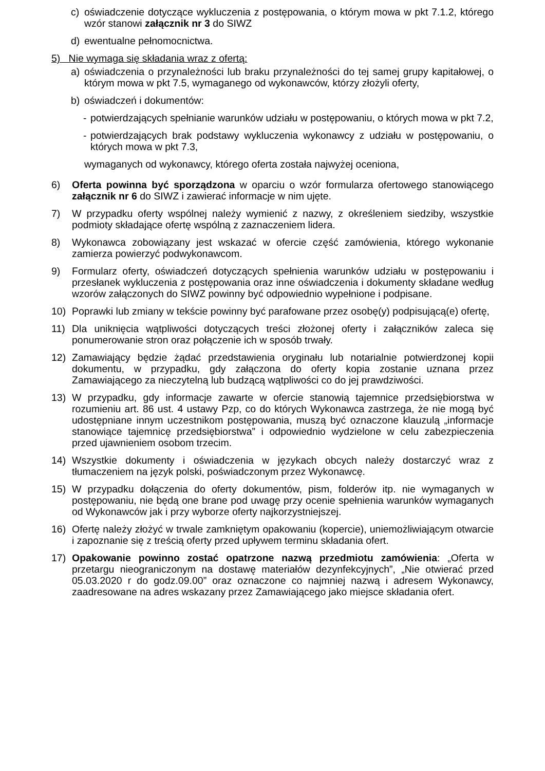c) oświadczenie dotyczące wykluczenia z postępowania, o którym mowa w pkt 7.1.2, którego wzór stanowi załącznik nr 3 do SIWZ
d) ewentualne pełnomocnictwa.
5) Nie wymaga się składania wraz z ofertą:
a) oświadczenia o przynależności lub braku przynależności do tej samej grupy kapitałowej, o którym mowa w pkt 7.5, wymaganego od wykonawców, którzy złożyli oferty,
b) oświadczeń i dokumentów:
- potwierdzających spełnianie warunków udziału w postępowaniu, o których mowa w pkt 7.2,
- potwierdzających brak podstawy wykluczenia wykonawcy z udziału w postępowaniu, o których mowa w pkt 7.3,
wymaganych od wykonawcy, którego oferta została najwyżej oceniona,
6) Oferta powinna być sporządzona w oparciu o wzór formularza ofertowego stanowiącego załącznik nr 6 do SIWZ i zawierać informacje w nim ujęte.
7) W przypadku oferty wspólnej należy wymienić z nazwy, z określeniem siedziby, wszystkie podmioty składające ofertę wspólną z zaznaczeniem lidera.
8) Wykonawca zobowiązany jest wskazać w ofercie część zamówienia, którego wykonanie zamierza powierzyć podwykonawcom.
9) Formularz oferty, oświadczeń dotyczących spełnienia warunków udziału w postępowaniu i przesłanek wykluczenia z postępowania oraz inne oświadczenia i dokumenty składane według wzorów załączonych do SIWZ powinny być odpowiednio wypełnione i podpisane.
10) Poprawki lub zmiany w tekście powinny być parafowane przez osobę(y) podpisującą(e) ofertę,
11) Dla uniknięcia wątpliwości dotyczących treści złożonej oferty i załączników zaleca się ponumerowanie stron oraz połączenie ich w sposób trwały.
12) Zamawiający będzie żądać przedstawienia oryginału lub notarialnie potwierdzonej kopii dokumentu, w przypadku, gdy załączona do oferty kopia zostanie uznana przez Zamawiającego za nieczytelną lub budzącą wątpliwości co do jej prawdziwości.
13) W przypadku, gdy informacje zawarte w ofercie stanowią tajemnice przedsiębiorstwa w rozumieniu art. 86 ust. 4 ustawy Pzp, co do których Wykonawca zastrzega, że nie mogą być udostępniane innym uczestnikom postępowania, muszą być oznaczone klauzulą „informacje stanowiące tajemnicę przedsiębiorstwa” i odpowiednio wydzielone w celu zabezpieczenia przed ujawnieniem osobom trzecim.
14) Wszystkie dokumenty i oświadczenia w językach obcych należy dostarczyć wraz z tłumaczeniem na język polski, poświadczonym przez Wykonawcę.
15) W przypadku dołączenia do oferty dokumentów, pism, folderów itp. nie wymaganych w postępowaniu, nie będą one brane pod uwagę przy ocenie spełnienia warunków wymaganych od Wykonawców jak i przy wyborze oferty najkorzystniejszej.
16) Ofertę należy złożyć w trwale zamkniętym opakowaniu (kopercie), uniemożliwiającym otwarcie i zapoznanie się z treścią oferty przed upływem terminu składania ofert.
17) Opakowanie powinno zostać opatrzone nazwą przedmiotu zamówienia: „Oferta w przetargu nieograniczonym na dostawę materiałów dezynfekcyjnych”, „Nie otwierać przed 05.03.2020 r do godz.09.00” oraz oznaczone co najmniej nazwą i adresem Wykonawcy, zaadresowane na adres wskazany przez Zamawiającego jako miejsce składania ofert.